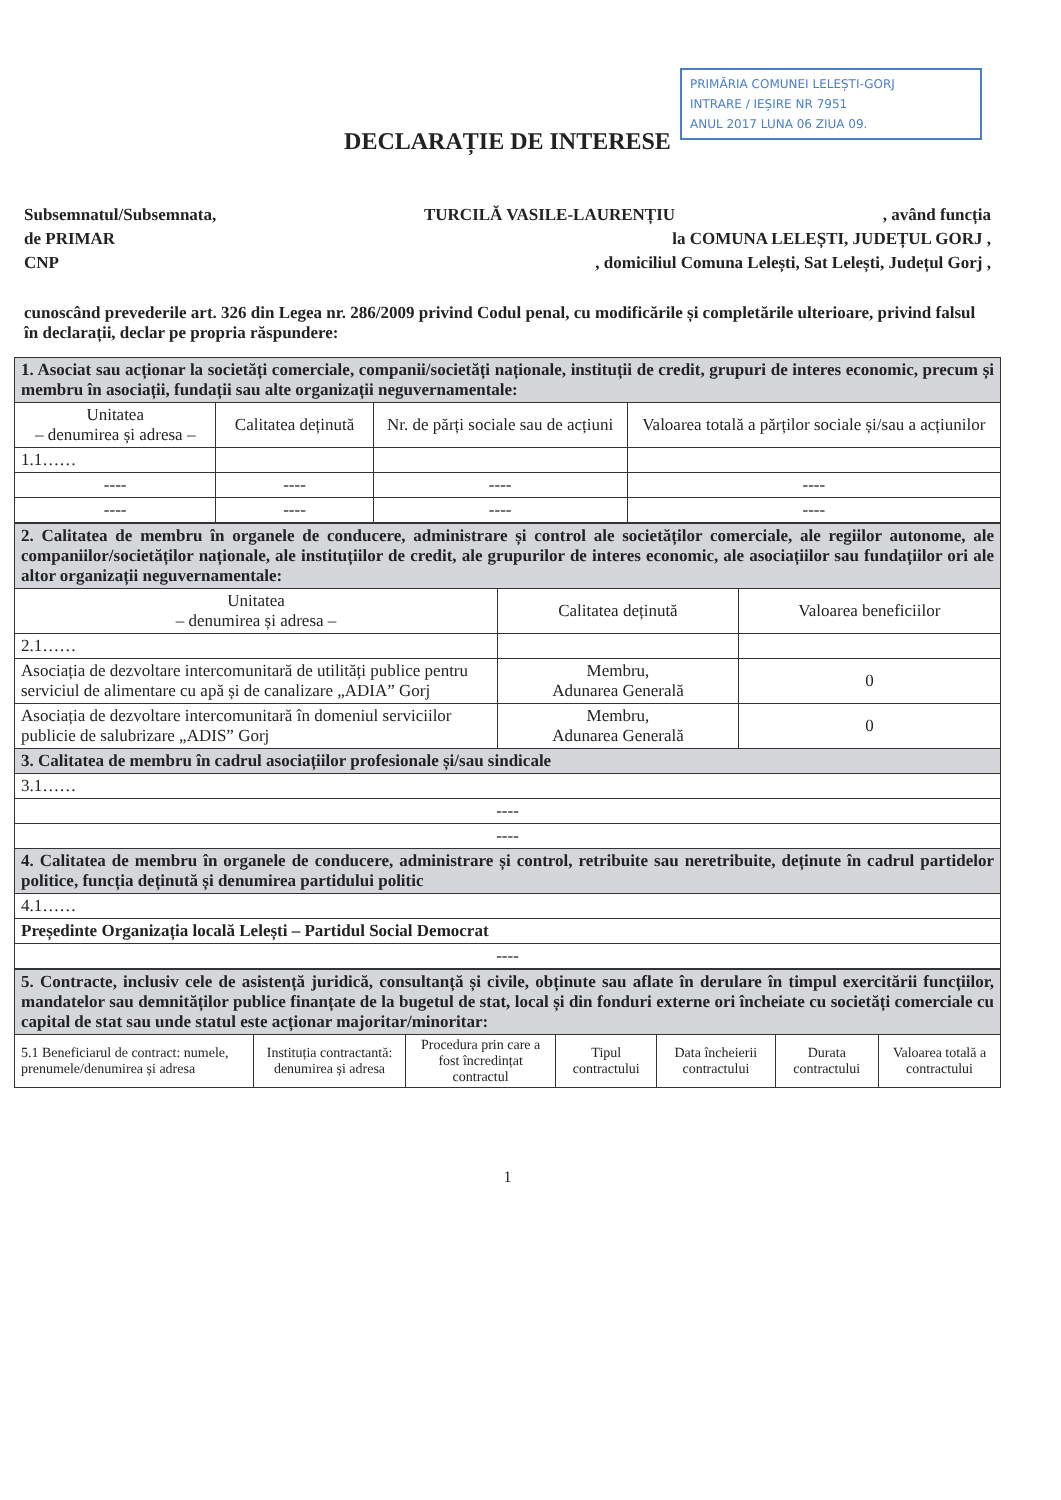PRIMĂRIA COMUNEI LELEȘTI-GORJ
INTRARE / IEȘIRE NR 7951
ANUL 2017 LUNA 06 ZIUA 09.
DECLARAȚIE DE INTERESE
Subsemnatul/Subsemnata, TURCILĂ VASILE-LAURENȚIU, având funcția
de PRIMAR la COMUNA LELEȘTI, JUDEȚUL GORJ ,
CNP, domiciliul Comuna Lelești, Sat Lelești, Județul Gorj ,
cunoscând prevederile art. 326 din Legea nr. 286/2009 privind Codul penal, cu modificările și completările ulterioare, privind falsul în declarații, declar pe propria răspundere:
| 1. Asociat sau acționar la societăți comerciale, companii/societăți naționale, instituții de credit, grupuri de interes economic, precum și membru în asociații, fundații sau alte organizații neguvernamentale: | | | |
| Unitatea – denumirea și adresa – | Calitatea deținută | Nr. de părți sociale sau de acțiuni | Valoarea totală a părților sociale și/sau a acțiunilor |
| 1.1…… | | | |
| ---- | ---- | ---- | ---- |
| ---- | ---- | ---- | ---- |
| 2. Calitatea de membru în organele de conducere, administrare și control ale societăților comerciale, ale regiilor autonome, ale companiilor/societăților naționale, ale instituțiilor de credit, ale grupurilor de interes economic, ale asociațiilor sau fundațiilor ori ale altor organizații neguvernamentale: | | |
| Unitatea – denumirea și adresa – | Calitatea deținută | Valoarea beneficiilor |
| 2.1…… | | |
| Asociația de dezvoltare intercomunitară de utilități publice pentru serviciul de alimentare cu apă și de canalizare „ADIA” Gorj | Membru, Adunarea Generală | 0 |
| Asociația de dezvoltare intercomunitară în domeniul serviciilor publicie de salubrizare „ADIS” Gorj | Membru, Adunarea Generală | 0 |
| 3. Calitatea de membru în cadrul asociațiilor profesionale și/sau sindicale | | |
| 3.1…… | | |
| ---- | | |
| ---- | | |
| 4. Calitatea de membru în organele de conducere, administrare și control, retribuite sau neretribuite, deținute în cadrul partidelor politice, funcția deținută și denumirea partidului politic | | |
| 4.1…… | | |
| Președinte Organizația locală Lelești – Partidul Social Democrat | | |
| ---- | | |
| 5. Contracte, inclusiv cele de asistență juridică, consultanță și civile, obținute sau aflate în derulare în timpul exercitării funcțiilor, mandatelor sau demnităților publice finanțate de la bugetul de stat, local și din fonduri externe ori încheiate cu societăți comerciale cu capital de stat sau unde statul este acționar majoritar/minoritar: | | | | | | |
| 5.1 Beneficiarul de contract: numele, prenumele/denumirea și adresa | Instituția contractantă: denumirea și adresa | Procedura prin care a fost încredințat contractul | Tipul contractului | Data încheierii contractului | Durata contractului | Valoarea totală a contractului |
1